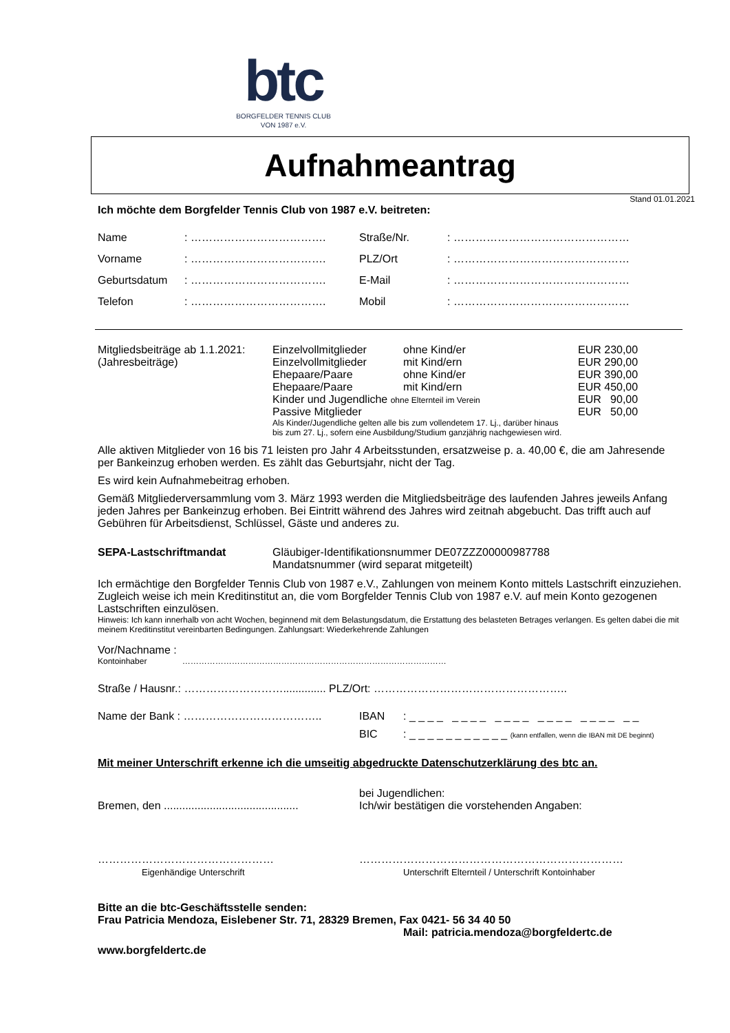btc
BORGFELDER TENNIS CLUB
VON 1987 e.V.
Aufnahmeantrag
Stand 01.01.2021
Ich möchte dem Borgfelder Tennis Club von 1987 e.V. beitreten:
| Name | : ………………………………. | Straße/Nr. | : ………………………………………… |
| Vorname | : ………………………………. | PLZ/Ort | : ………………………………………… |
| Geburtsdatum | : ………………………………. | E-Mail | : ………………………………………… |
| Telefon | : ………………………………. | Mobil | : ………………………………………… |
| Mitgliedsbeiträge ab 1.1.2021: | Einzelvollmitglieder | ohne Kind/er | EUR 230,00 |
| (Jahresbeiträge) | Einzelvollmitglieder | mit Kind/ern | EUR 290,00 |
| | Ehepaare/Paare | ohne Kind/er | EUR 390,00 |
| | Ehepaare/Paare | mit Kind/ern | EUR 450,00 |
| | Kinder und Jugendliche ohne Elternteil im Verein | | EUR 90,00 |
| | Passive Mitglieder | | EUR 50,00 |
| | Als Kinder/Jugendliche gelten alle bis zum vollendetem 17. Lj., darüber hinaus bis zum 27. Lj., sofern eine Ausbildung/Studium ganzjährig nachgewiesen wird. | | |
Alle aktiven Mitglieder von 16 bis 71 leisten pro Jahr 4 Arbeitsstunden, ersatzweise p. a. 40,00 €, die am Jahresende per Bankeinzug erhoben werden. Es zählt das Geburtsjahr, nicht der Tag.
Es wird kein Aufnahmebeitrag erhoben.
Gemäß Mitgliederversammlung vom 3. März 1993 werden die Mitgliedsbeiträge des laufenden Jahres jeweils Anfang jeden Jahres per Bankeinzug erhoben. Bei Eintritt während des Jahres wird zeitnah abgebucht. Das trifft auch auf Gebühren für Arbeitsdienst, Schlüssel, Gäste und anderes zu.
| SEPA-Lastschriftmandat | Gläubiger-Identifikationsnummer DE07ZZZ00000987788 Mandatsnummer (wird separat mitgeteilt) |
Ich ermächtige den Borgfelder Tennis Club von 1987 e.V., Zahlungen von meinem Konto mittels Lastschrift einzuziehen. Zugleich weise ich mein Kreditinstitut an, die vom Borgfelder Tennis Club von 1987 e.V. auf mein Konto gezogenen Lastschriften einzulösen.
Hinweis: Ich kann innerhalb von acht Wochen, beginnend mit dem Belastungsdatum, die Erstattung des belasteten Betrages verlangen. Es gelten dabei die mit meinem Kreditinstitut vereinbarten Bedingungen. Zahlungsart: Wiederkehrende Zahlungen
Vor/Nachname :
Kontoinhaber ……………………………………………………………………………………
Straße / Hausnr.: ……………………….............. PLZ/Ort: ……………………………………………..
| Name der Bank : ……………………………….. | IBAN | : _ _ _ _ _ _ _ _ _ _ _ _ _ _ _ _ _ _ _ _ _ _ |
| | BIC | : _ _ _ _ _ _ _ _ _ _ _ (kann entfallen, wenn die IBAN mit DE beginnt) |
Mit meiner Unterschrift erkenne ich die umseitig abgedruckte Datenschutzerklärung des btc an.
| Bremen, den ............................................ | bei Jugendlichen: Ich/wir bestätigen die vorstehenden Angaben: |
| ………………………………………… Eigenhändige Unterschrift | ……………………………………………………………… Unterschrift Elternteil / Unterschrift Kontoinhaber |
Bitte an die btc-Geschäftsstelle senden:
Frau Patricia Mendoza, Eislebener Str. 71, 28329 Bremen, Fax 0421- 56 34 40 50
Mail: patricia.mendoza@borgfeldertc.de
www.borgfeldertc.de